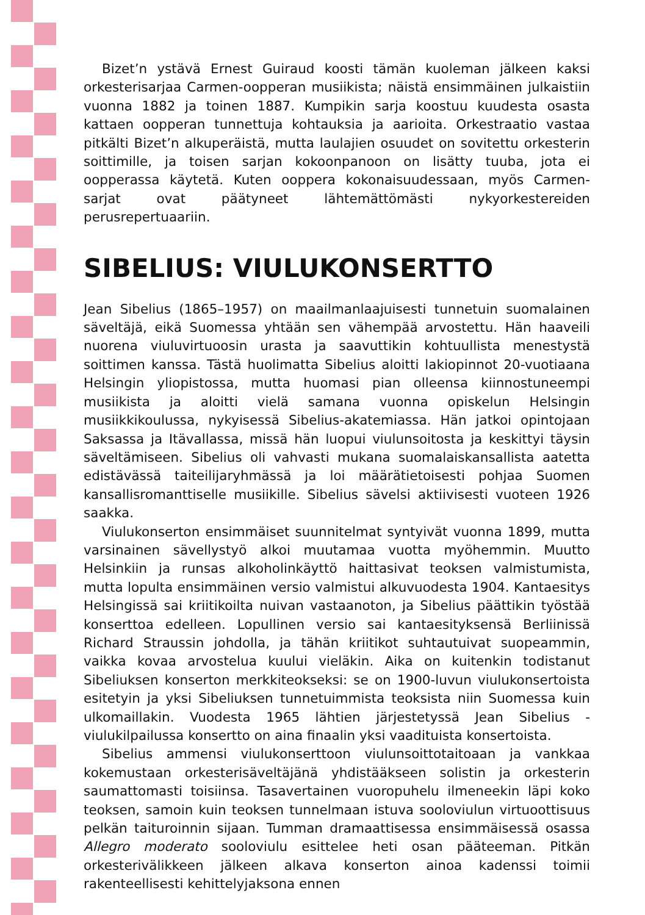Bizet’n ystävä Ernest Guiraud koosti tämän kuoleman jälkeen kaksi orkesterisarjaa Carmen-oopperan musiikista; näistä ensimmäinen julkaistiin vuonna 1882 ja toinen 1887. Kumpikin sarja koostuu kuudesta osasta kattaen oopperan tunnettuja kohtauksia ja aarioita. Orkestraatio vastaa pitkälti Bizet’n alkuperäistä, mutta laulajien osuudet on sovitettu orkesterin soittimille, ja toisen sarjan kokoonpanoon on lisätty tuuba, jota ei oopperassa käytetä. Kuten ooppera kokonaisuudessaan, myös Carmen-sarjat ovat päätyneet lähtemättömästi nykyorkestereiden perusrepertuaariin.
SIBELIUS: VIULUKONSERTTO
Jean Sibelius (1865–1957) on maailmanlaajuisesti tunnetuin suomalainen säveltäjä, eikä Suomessa yhtään sen vähempää arvostettu. Hän haaveili nuorena viuluvirtuoosin urasta ja saavuttikin kohtuullista menestystä soittimen kanssa. Tästä huolimatta Sibelius aloitti lakiopinnot 20-vuotiaana Helsingin yliopistossa, mutta huomasi pian olleensa kiinnostuneempi musiikista ja aloitti vielä samana vuonna opiskelun Helsingin musiikkikoulussa, nykyisessä Sibelius-akatemiassa. Hän jatkoi opintojaan Saksassa ja Itävallassa, missä hän luopui viulunsoitosta ja keskittyi täysin säveltämiseen. Sibelius oli vahvasti mukana suomalaiskansallista aatetta edistävässä taiteilijaryhmässä ja loi määrätietoisesti pohjaa Suomen kansallisromanttiselle musiikille. Sibelius sävelsi aktiivisesti vuoteen 1926 saakka.
Viulukonserton ensimmäiset suunnitelmat syntyivät vuonna 1899, mutta varsinainen sävellystyö alkoi muutamaa vuotta myöhemmin. Muutto Helsinkiin ja runsas alkoholinkäyttö haittasivat teoksen valmistumista, mutta lopulta ensimmäinen versio valmistui alkuvuodesta 1904. Kantaesitys Helsingissä sai kriitikoilta nuivan vastaanoton, ja Sibelius päättikin työstää konserttoa edelleen. Lopullinen versio sai kantaesityksensä Berliinissä Richard Straussin johdolla, ja tähän kriitikot suhtautuivat suopeammin, vaikka kovaa arvostelua kuului vieläkin. Aika on kuitenkin todistanut Sibeliuksen konserton merkkiteokseksi: se on 1900-luvun viulukonsertoista esitetyin ja yksi Sibeliuksen tunnetuimmista teoksista niin Suomessa kuin ulkomaillakin. Vuodesta 1965 lähtien järjestetyssä Jean Sibelius -viulukilpailussa konsertto on aina finaalin yksi vaadituista konsertoista.
Sibelius ammensi viulukonserttoon viulunsoittotaitoaan ja vankkaa kokemustaan orkesterisäveltäjänä yhdistääkseen solistin ja orkesterin saumattomasti toisiinsa. Tasavertainen vuoropuhelu ilmeneekin läpi koko teoksen, samoin kuin teoksen tunnelmaan istuva sooloviulun virtuoottisuus pelkän taituroinnin sijaan. Tumman dramaattisessa ensimmäisessä osassa Allegro moderato sooloviulu esittelee heti osan pääteeman. Pitkän orkesterivälikkeen jälkeen alkava konserton ainoa kadenssi toimii rakenteellisesti kehittelyjaksona ennen